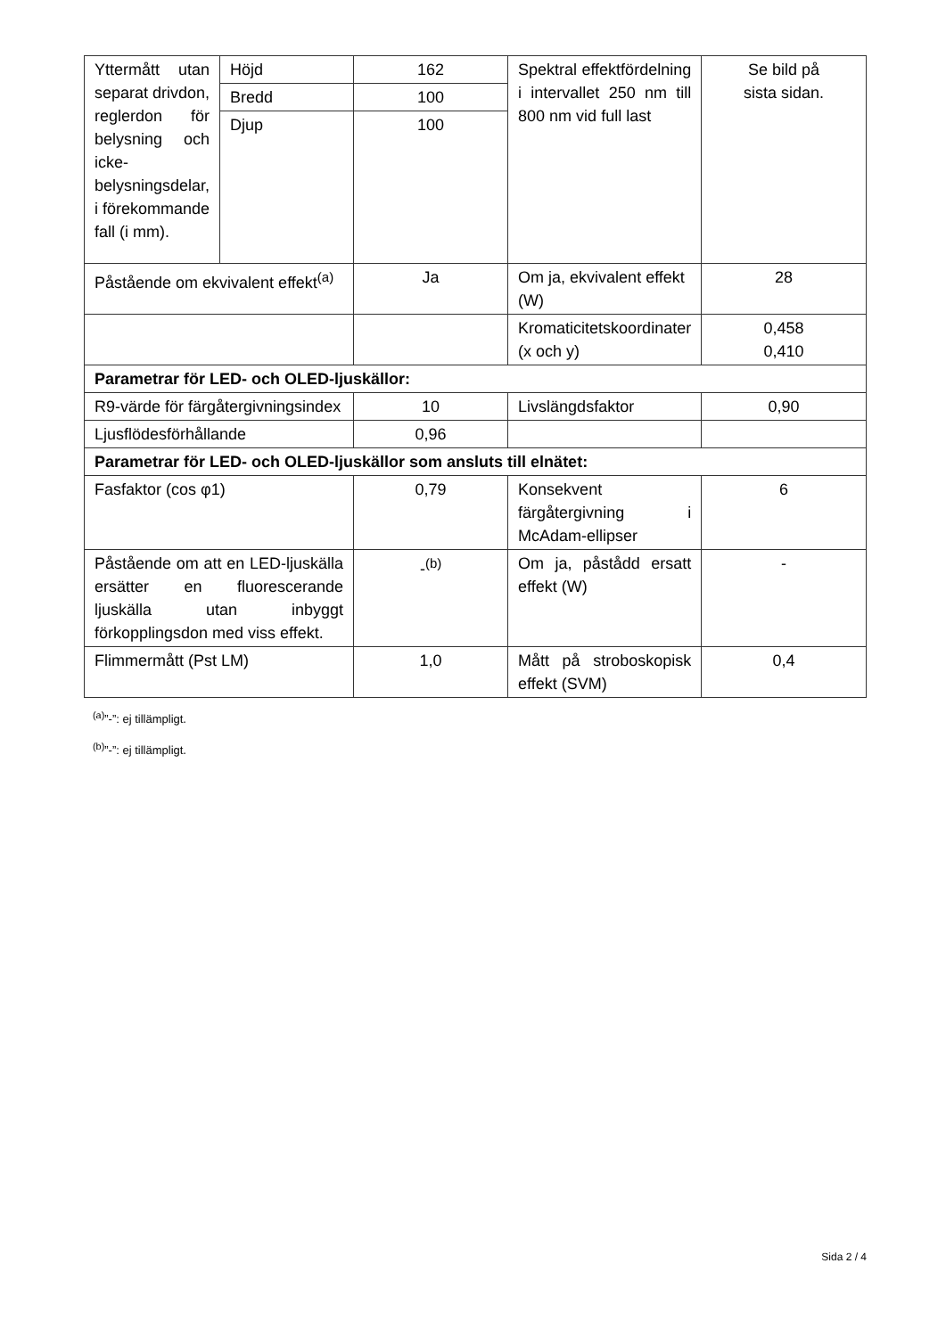| Yttermått utan separat drivdon, reglerdon för belysning och icke-belysningsdelar, i förekommande fall (i mm). | Höjd | 162 | Spektral effektfördelning i intervallet 250 nm till 800 nm vid full last | Se bild på sista sidan. |
| | Bredd | 100 | | |
| | Djup | 100 | | |
| Påstående om ekvivalent effekt<sup>(a)</sup> | | Ja | Om ja, ekvivalent effekt (W) | 28 |
| | | | Kromaticitetskoordinater (x och y) | 0,458 0,410 |
| Parametrar för LED- och OLED-ljuskällor: | | | | |
| R9-värde för färgåtergivningsindex | | 10 | Livslängdsfaktor | 0,90 |
| Ljusflödesförhållande | | 0,96 | | |
| Parametrar för LED- och OLED-ljuskällor som ansluts till elnätet: | | | | |
| Fasfaktor (cos φ1) | | 0,79 | Konsekvent färgåtergivning i McAdam-ellipser | 6 |
| Påstående om att en LED-ljuskälla ersätter en fluorescerande ljuskälla utan inbyggt förkopplingsdon med viss effekt. | | -<sup>(b)</sup> | Om ja, påstådd ersatt effekt (W) | - |
| Flimmermått (Pst LM) | | 1,0 | Mått på stroboskopisk effekt (SVM) | 0,4 |
<sup>(a)</sup>”-”: ej tillämpligt.
<sup>(b)</sup>”-”: ej tillämpligt.
Sida 2 / 4